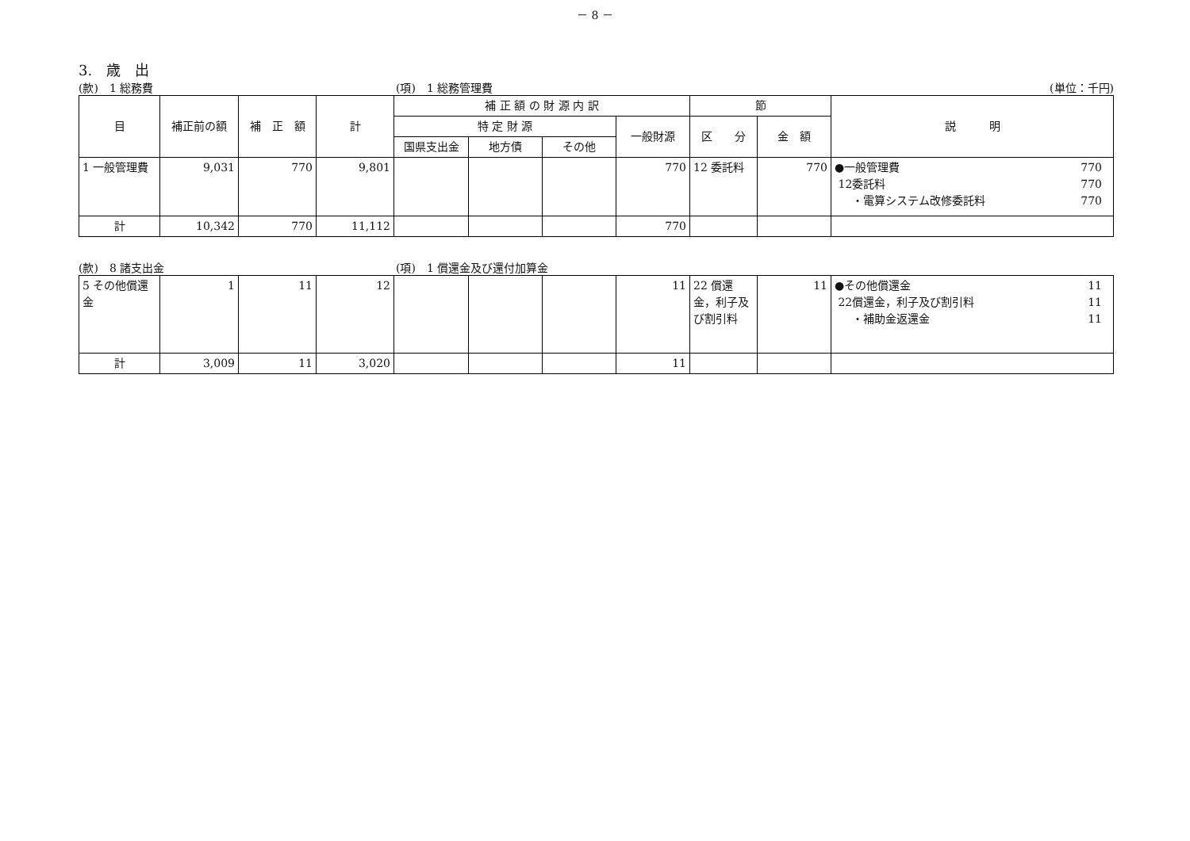－ 8 －
3.　歳　出
(款)　1 総務費 (項)　1 総務管理費 (単位：千円)
| 目 | 補正前の額 | 補 正 額 | 計 | 補 正 額 の 財 源 内 訳 | | | | 節 | | 説 明 |
| --- | --- | --- | --- | --- | --- | --- | --- | --- | --- | --- |
| | | | | 特 定 財 源 | | | 一般財源 | 区 分 | 金 額 | |
| | | | | 国県支出金 | 地方債 | その他 | | | | |
| 1 一般管理費 | 9,031 | 770 | 9,801 | | | | 770 | 12 委託料 | 770 | ●一般管理費 770 12委託料 770 ・電算システム改修委託料 770 |
| 計 | 10,342 | 770 | 11,112 | | | | 770 | | | |
(款)　8 諸支出金 (項)　1 償還金及び還付加算金
| 5 その他償還金 | 1 | 11 | 12 | | | | 11 | 22 償還金，利子及び割引料 | 11 | ●その他償還金 11 22償還金，利子及び割引料 11 ・補助金返還金 11 |
| 計 | 3,009 | 11 | 3,020 | | | | 11 | | | |